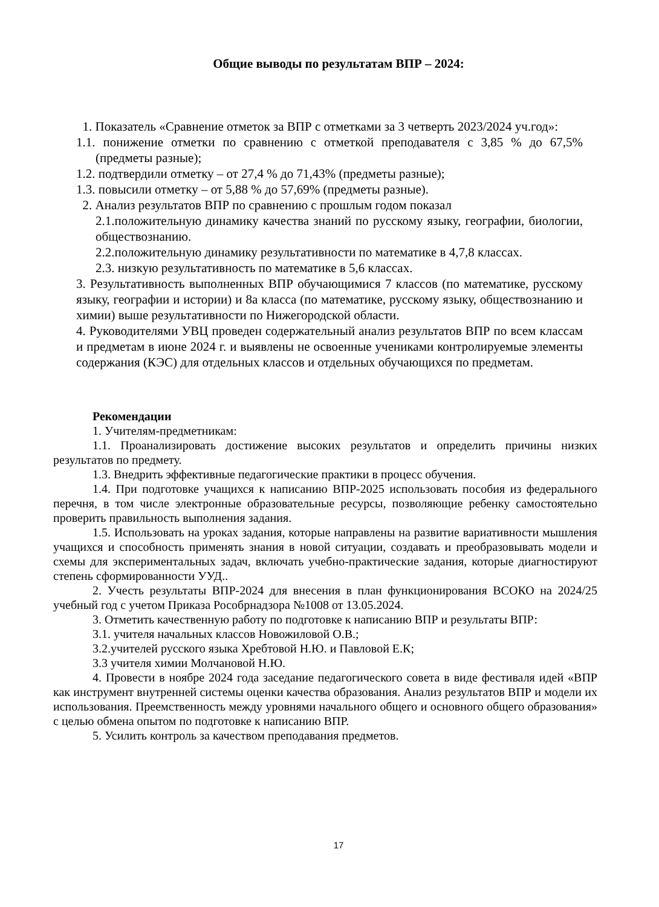Общие выводы по результатам ВПР – 2024:
1. Показатель «Сравнение отметок за ВПР с отметками за 3 четверть 2023/2024 уч.год»:
1.1. понижение отметки по сравнению с отметкой преподавателя с 3,85 % до 67,5% (предметы разные);
1.2. подтвердили отметку – от 27,4 % до 71,43% (предметы разные);
1.3. повысили отметку – от 5,88 % до 57,69% (предметы разные).
2. Анализ результатов ВПР по сравнению с прошлым годом показал
2.1.положительную динамику качества знаний по русскому языку, географии, биологии, обществознанию.
2.2.положительную динамику результативности по математике в 4,7,8 классах.
2.3. низкую результативность по математике в 5,6 классах.
3. Результативность выполненных ВПР обучающимися 7 классов (по математике, русскому языку, географии и истории) и 8а класса (по математике, русскому языку, обществознанию и химии) выше результативности по Нижегородской области.
4. Руководителями УВЦ проведен содержательный анализ результатов ВПР по всем классам и предметам в июне 2024 г. и выявлены не освоенные учениками контролируемые элементы содержания (КЭС) для отдельных классов и отдельных обучающихся по предметам.
Рекомендации
1. Учителям-предметникам:
1.1. Проанализировать достижение высоких результатов и определить причины низких результатов по предмету.
1.3. Внедрить эффективные педагогические практики в процесс обучения.
1.4. При подготовке учащихся к написанию ВПР-2025 использовать пособия из федерального перечня, в том числе электронные образовательные ресурсы, позволяющие ребенку самостоятельно проверить правильность выполнения задания.
1.5. Использовать на уроках задания, которые направлены на развитие вариативности мышления учащихся и способность применять знания в новой ситуации, создавать и преобразовывать модели и схемы для экспериментальных задач, включать учебно-практические задания, которые диагностируют степень сформированности УУД..
2. Учесть результаты ВПР-2024 для внесения в план функционирования ВСОКО на 2024/25 учебный год с учетом Приказа Рособрнадзора №1008 от 13.05.2024.
3. Отметить качественную работу по подготовке к написанию ВПР и результаты ВПР:
3.1. учителя начальных классов Новожиловой О.В.;
3.2.учителей русского языка Хребтовой Н.Ю. и Павловой Е.К;
3.3 учителя химии Молчановой Н.Ю.
4. Провести в ноябре 2024 года заседание педагогического совета в виде фестиваля идей «ВПР как инструмент внутренней системы оценки качества образования. Анализ результатов ВПР и модели их использования. Преемственность между уровнями начального общего и основного общего образования» с целью обмена опытом по подготовке к написанию ВПР.
5. Усилить контроль за качеством преподавания предметов.
17